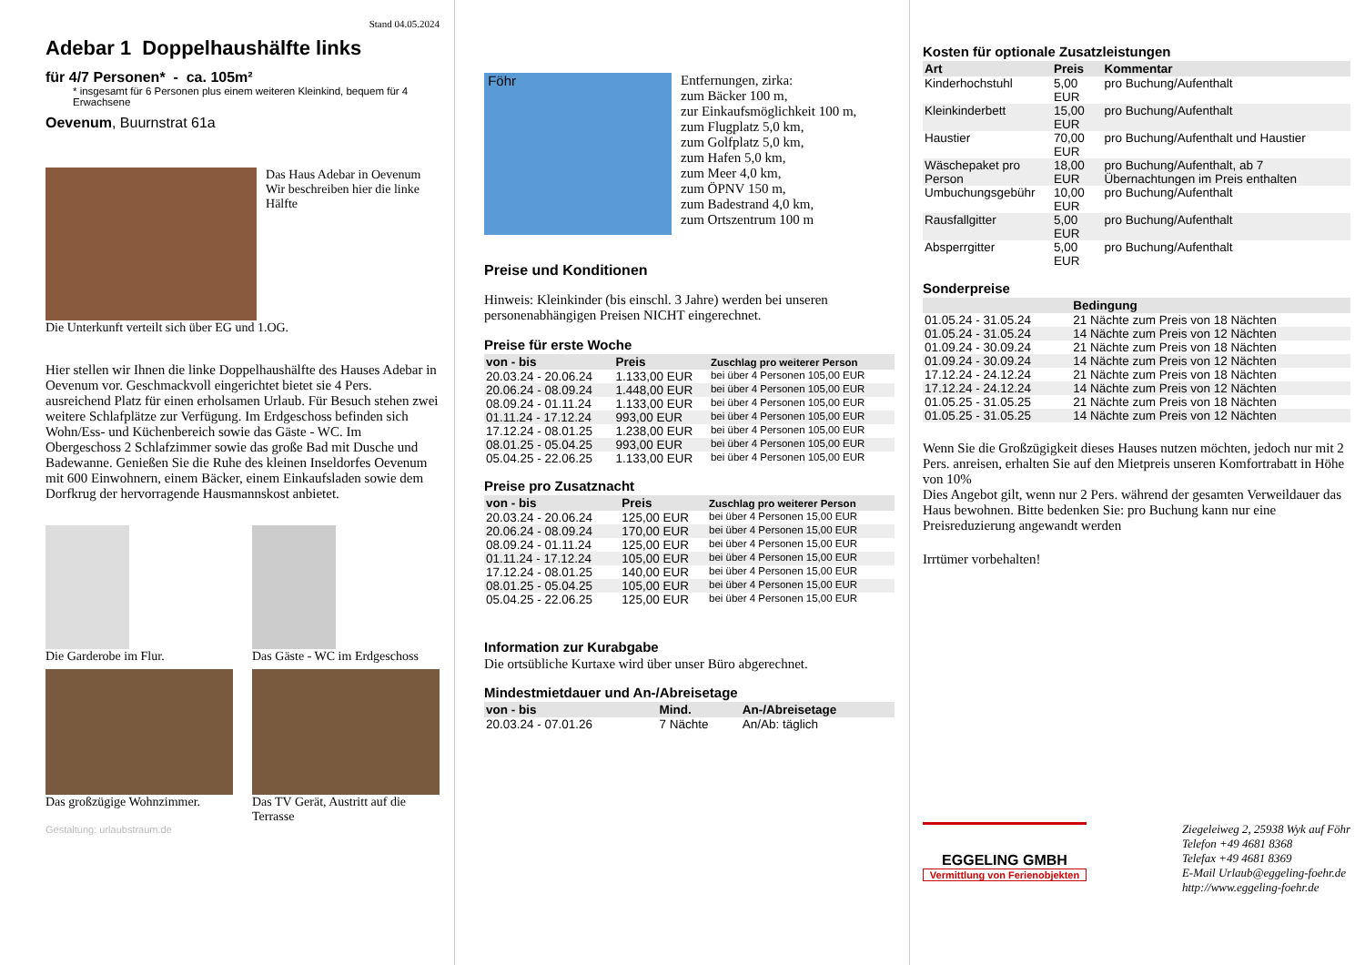Stand 04.05.2024
Adebar 1 Doppelhaushälfte links
für 4/7 Personen* - ca. 105m²
* insgesamt für 6 Personen plus einem weiteren Kleinkind, bequem für 4 Erwachsene
Oevenum, Buurnstrat 61a
Das Haus Adebar in Oevenum
Wir beschreiben hier die linke Hälfte
Die Unterkunft verteilt sich über EG und 1.OG.
Hier stellen wir Ihnen die linke Doppelhaushälfte des Hauses Adebar in Oevenum vor. Geschmackvoll eingerichtet bietet sie 4 Pers. ausreichend Platz für einen erholsamen Urlaub. Für Besuch stehen zwei weitere Schlafplätze zur Verfügung. Im Erdgeschoss befinden sich Wohn/Ess- und Küchenbereich sowie das Gäste - WC. Im Obergeschoss 2 Schlafzimmer sowie das große Bad mit Dusche und Badewanne. Genießen Sie die Ruhe des kleinen Inseldorfes Oevenum mit 600 Einwohnern, einem Bäcker, einem Einkaufsladen sowie dem Dorfkrug der hervorragende Hausmannskost anbietet.
Die Garderobe im Flur.
Das Gäste - WC im Erdgeschoss
Das großzügige Wohnzimmer.
Das TV Gerät, Austritt auf die Terrasse
Gestaltung: urlaubstraum.de
Föhr
Entfernungen, zirka:
zum Bäcker 100 m,
zur Einkaufsmöglichkeit 100 m,
zum Flugplatz 5,0 km,
zum Golfplatz 5,0 km,
zum Hafen 5,0 km,
zum Meer 4,0 km,
zum ÖPNV 150 m,
zum Badestrand 4,0 km,
zum Ortszentrum 100 m
Preise und Konditionen
Hinweis: Kleinkinder (bis einschl. 3 Jahre) werden bei unseren personenabhängigen Preisen NICHT eingerechnet.
Preise für erste Woche
| von - bis | Preis | Zuschlag pro weiterer Person |
| --- | --- | --- |
| 20.03.24 - 20.06.24 | 1.133,00 EUR | bei über 4 Personen 105,00 EUR |
| 20.06.24 - 08.09.24 | 1.448,00 EUR | bei über 4 Personen 105,00 EUR |
| 08.09.24 - 01.11.24 | 1.133,00 EUR | bei über 4 Personen 105,00 EUR |
| 01.11.24 - 17.12.24 | 993,00 EUR | bei über 4 Personen 105,00 EUR |
| 17.12.24 - 08.01.25 | 1.238,00 EUR | bei über 4 Personen 105,00 EUR |
| 08.01.25 - 05.04.25 | 993,00 EUR | bei über 4 Personen 105,00 EUR |
| 05.04.25 - 22.06.25 | 1.133,00 EUR | bei über 4 Personen 105,00 EUR |
Preise pro Zusatznacht
| von - bis | Preis | Zuschlag pro weiterer Person |
| --- | --- | --- |
| 20.03.24 - 20.06.24 | 125,00 EUR | bei über 4 Personen 15,00 EUR |
| 20.06.24 - 08.09.24 | 170,00 EUR | bei über 4 Personen 15,00 EUR |
| 08.09.24 - 01.11.24 | 125,00 EUR | bei über 4 Personen 15,00 EUR |
| 01.11.24 - 17.12.24 | 105,00 EUR | bei über 4 Personen 15,00 EUR |
| 17.12.24 - 08.01.25 | 140,00 EUR | bei über 4 Personen 15,00 EUR |
| 08.01.25 - 05.04.25 | 105,00 EUR | bei über 4 Personen 15,00 EUR |
| 05.04.25 - 22.06.25 | 125,00 EUR | bei über 4 Personen 15,00 EUR |
Information zur Kurabgabe
Die ortsübliche Kurtaxe wird über unser Büro abgerechnet.
Mindestmietdauer und An-/Abreisetage
| von - bis | Mind. | An-/Abreisetage |
| --- | --- | --- |
| 20.03.24 - 07.01.26 | 7 Nächte | An/Ab: täglich |
Kosten für optionale Zusatzleistungen
| Art | Preis | Kommentar |
| --- | --- | --- |
| Kinderhochstuhl | 5,00 EUR | pro Buchung/Aufenthalt |
| Kleinkinderbett | 15,00 EUR | pro Buchung/Aufenthalt |
| Haustier | 70,00 EUR | pro Buchung/Aufenthalt und Haustier |
| Wäschepaket pro Person | 18,00 EUR | pro Buchung/Aufenthalt, ab 7 Übernachtungen im Preis enthalten |
| Umbuchungsgebühr | 10,00 EUR | pro Buchung/Aufenthalt |
| Rausfallgitter | 5,00 EUR | pro Buchung/Aufenthalt |
| Absperrgitter | 5,00 EUR | pro Buchung/Aufenthalt |
Sonderpreise
| | Bedingung |
| --- | --- |
| 01.05.24 - 31.05.24 | 21 Nächte zum Preis von 18 Nächten |
| 01.05.24 - 31.05.24 | 14 Nächte zum Preis von 12 Nächten |
| 01.09.24 - 30.09.24 | 21 Nächte zum Preis von 18 Nächten |
| 01.09.24 - 30.09.24 | 14 Nächte zum Preis von 12 Nächten |
| 17.12.24 - 24.12.24 | 21 Nächte zum Preis von 18 Nächten |
| 17.12.24 - 24.12.24 | 14 Nächte zum Preis von 12 Nächten |
| 01.05.25 - 31.05.25 | 21 Nächte zum Preis von 18 Nächten |
| 01.05.25 - 31.05.25 | 14 Nächte zum Preis von 12 Nächten |
Wenn Sie die Großzügigkeit dieses Hauses nutzen möchten, jedoch nur mit 2 Pers. anreisen, erhalten Sie auf den Mietpreis unseren Komfortrabatt in Höhe von 10%
Dies Angebot gilt, wenn nur 2 Pers. während der gesamten Verweildauer das Haus bewohnen. Bitte bedenken Sie: pro Buchung kann nur eine Preisreduzierung angewandt werden
Irrtümer vorbehalten!
EGGELING GMBH
Vermittlung von Ferienobjekten
Ziegeleiweg 2, 25938 Wyk auf Föhr
Telefon +49 4681 8368
Telefax +49 4681 8369
E-Mail Urlaub@eggeling-foehr.de
http://www.eggeling-foehr.de